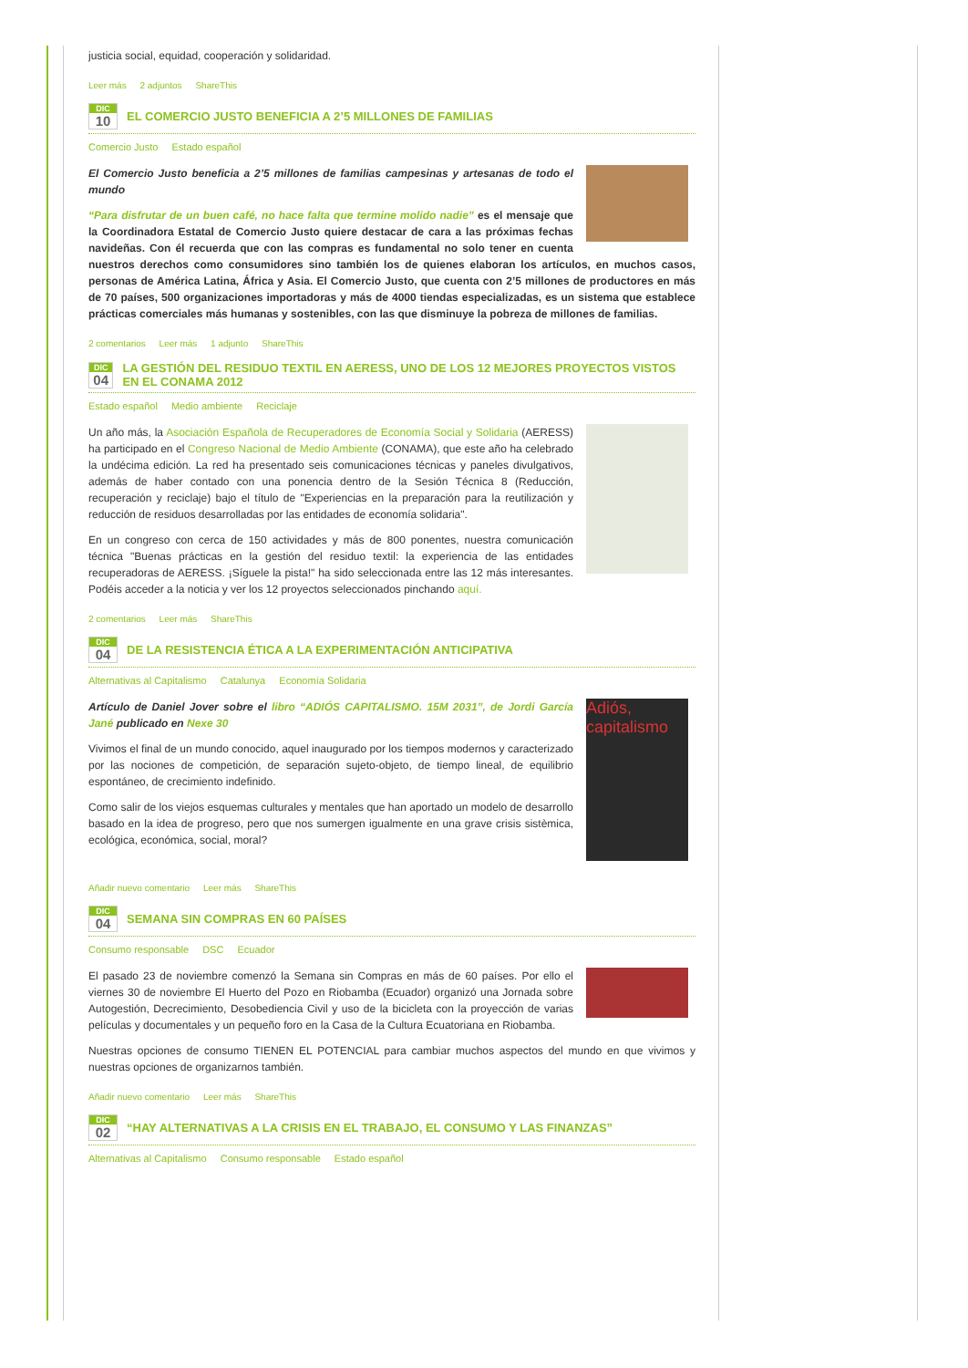justicia social, equidad, cooperación y solidaridad.
Leer más 2 adjuntos ShareThis
DIC
10
EL COMERCIO JUSTO BENEFICIA A 2’5 MILLONES DE FAMILIAS
Comercio Justo Estado español
El Comercio Justo beneficia a 2’5 millones de familias campesinas y artesanas de todo el mundo
“Para disfrutar de un buen café, no hace falta que termine molido nadie” es el mensaje que la Coordinadora Estatal de Comercio Justo quiere destacar de cara a las próximas fechas navideñas. Con él recuerda que con las compras es fundamental no solo tener en cuenta nuestros derechos como consumidores sino también los de quienes elaboran los artículos, en muchos casos, personas de América Latina, África y Asia. El Comercio Justo, que cuenta con 2’5 millones de productores en más de 70 países, 500 organizaciones importadoras y más de 4000 tiendas especializadas, es un sistema que establece prácticas comerciales más humanas y sostenibles, con las que disminuye la pobreza de millones de familias.
2 comentarios Leer más 1 adjunto ShareThis
DIC
04
LA GESTIÓN DEL RESIDUO TEXTIL EN AERESS, UNO DE LOS 12 MEJORES PROYECTOS VISTOS EN EL CONAMA 2012
Estado español Medio ambiente Reciclaje
Un año más, la Asociación Española de Recuperadores de Economía Social y Solidaria (AERESS) ha participado en el Congreso Nacional de Medio Ambiente (CONAMA), que este año ha celebrado la undécima edición. La red ha presentado seis comunicaciones técnicas y paneles divulgativos, además de haber contado con una ponencia dentro de la Sesión Técnica 8 (Reducción, recuperación y reciclaje) bajo el título de "Experiencias en la preparación para la reutilización y reducción de residuos desarrolladas por las entidades de economía solidaria".
En un congreso con cerca de 150 actividades y más de 800 ponentes, nuestra comunicación técnica "Buenas prácticas en la gestión del residuo textil: la experiencia de las entidades recuperadoras de AERESS. ¡Síguele la pista!" ha sido seleccionada entre las 12 más interesantes. Podéis acceder a la noticia y ver los 12 proyectos seleccionados pinchando aquí.
2 comentarios Leer más ShareThis
DIC
04
DE LA RESISTENCIA ÉTICA A LA EXPERIMENTACIÓN ANTICIPATIVA
Alternativas al Capitalismo Catalunya Economía Solidaria
Adiós, capitalismo
Artículo de Daniel Jover sobre el libro “ADIÓS CAPITALISMO. 15M 2031”, de Jordi García Jané publicado en Nexe 30
Vivimos el final de un mundo conocido, aquel inaugurado por los tiempos modernos y caracterizado por las nociones de competición, de separación sujeto-objeto, de tiempo lineal, de equilibrio espontáneo, de crecimiento indefinido.
Como salir de los viejos esquemas culturales y mentales que han aportado un modelo de desarrollo basado en la idea de progreso, pero que nos sumergen igualmente en una grave crisis sistèmica, ecológica, económica, social, moral?
Añadir nuevo comentario Leer más ShareThis
DIC
04
SEMANA SIN COMPRAS EN 60 PAÍSES
Consumo responsable DSC Ecuador
El pasado 23 de noviembre comenzó la Semana sin Compras en más de 60 países. Por ello el viernes 30 de noviembre El Huerto del Pozo en Riobamba (Ecuador) organizó una Jornada sobre Autogestión, Decrecimiento, Desobediencia Civil y uso de la bicicleta con la proyección de varias películas y documentales y un pequeño foro en la Casa de la Cultura Ecuatoriana en Riobamba.
Nuestras opciones de consumo TIENEN EL POTENCIAL para cambiar muchos aspectos del mundo en que vivimos y nuestras opciones de organizarnos también.
Añadir nuevo comentario Leer más ShareThis
DIC
02
“HAY ALTERNATIVAS A LA CRISIS EN EL TRABAJO, EL CONSUMO Y LAS FINANZAS”
Alternativas al Capitalismo Consumo responsable Estado español